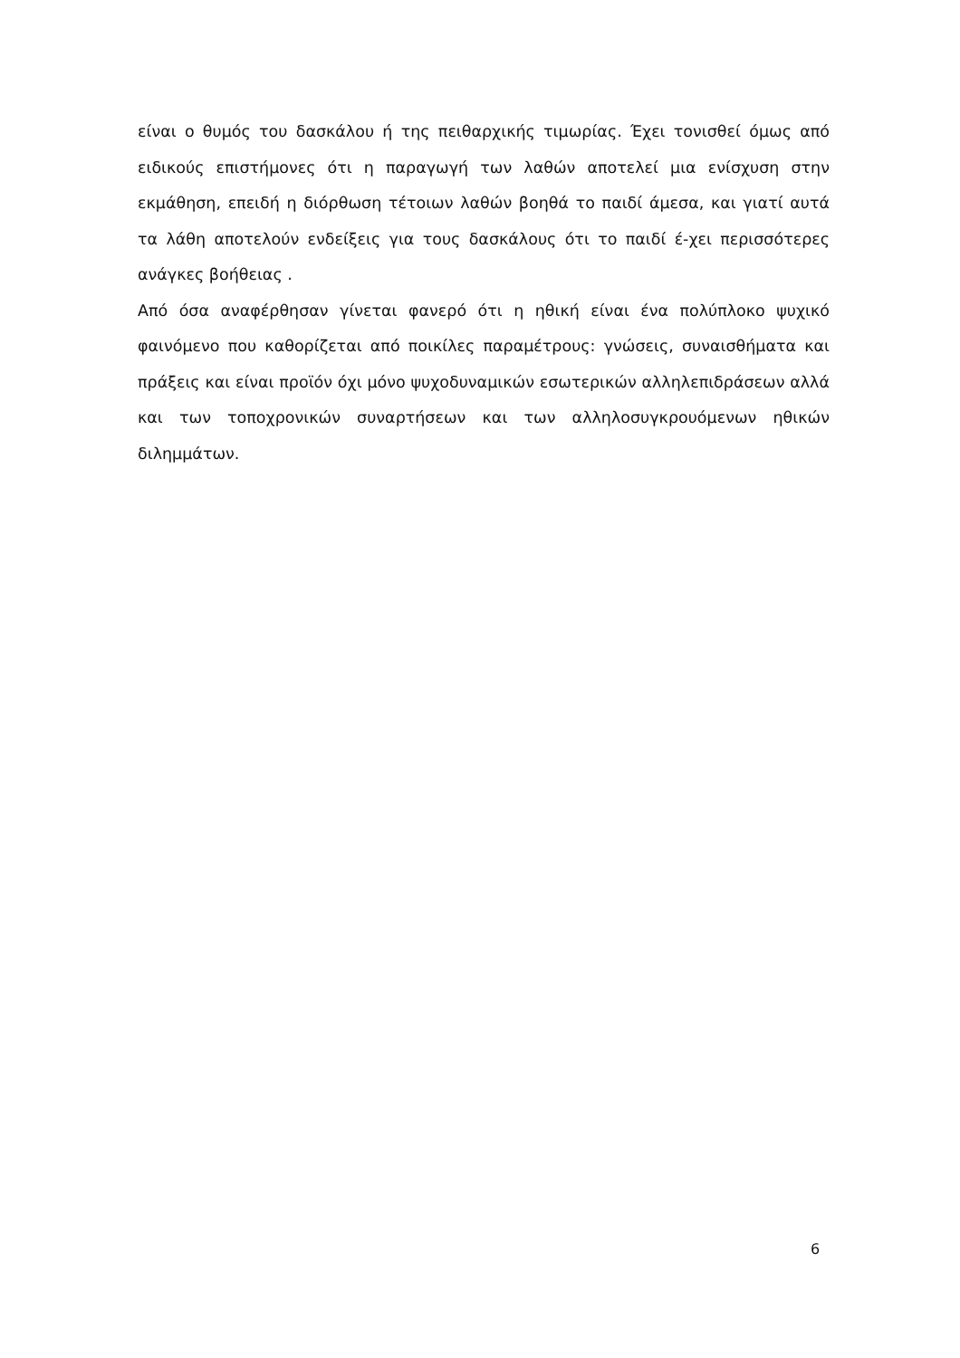είναι ο θυμός του δασκάλου ή της πειθαρχικής τιμωρίας. Έχει τονισθεί όμως από ειδικούς επιστήμονες ότι η παραγωγή των λαθών αποτελεί μια ενίσχυση στην εκμάθηση, επειδή η διόρθωση τέτοιων λαθών βοηθά το παιδί άμεσα, και γιατί αυτά τα λάθη αποτελούν ενδείξεις για τους δασκάλους ότι το παιδί έ-χει περισσότερες ανάγκες βοήθειας .
Από όσα αναφέρθησαν γίνεται φανερό ότι η ηθική είναι ένα πολύπλοκο ψυχικό φαινόμενο που καθορίζεται από ποικίλες παραμέτρους: γνώσεις, συναισθήματα και πράξεις και είναι προϊόν όχι μόνο ψυχοδυναμικών εσωτερικών αλληλεπιδράσεων αλλά και των τοποχρονικών συναρτήσεων και των αλληλοσυγκρουόμενων ηθικών διλημμάτων.
6